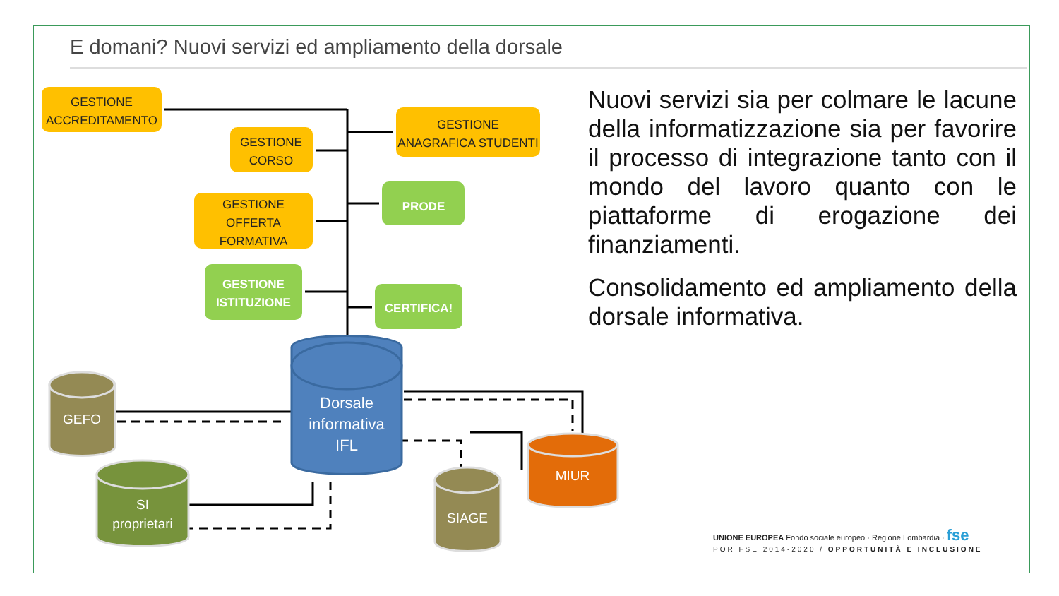E domani? Nuovi servizi ed ampliamento della dorsale
GESTIONE
ACCREDITAMENTO
GESTIONE
CORSO
GESTIONE
ANAGRAFICA STUDENTI
GESTIONE
OFFERTA
FORMATIVA
PRODE
GESTIONE
ISTITUZIONE
CERTIFICA!
Dorsale
informativa
IFL
GEFO
SI
proprietari
SIAGE
MIUR
Nuovi servizi sia per colmare le lacune della informatizzazione sia per favorire il processo di integrazione tanto con il mondo del lavoro quanto con le piattaforme di erogazione dei finanziamenti.
Consolidamento ed ampliamento della dorsale informativa.
UNIONE EUROPEA Fondo sociale europeo · Regione Lombardia · fse
POR FSE 2014-2020 / OPPORTUNITÀ E INCLUSIONE